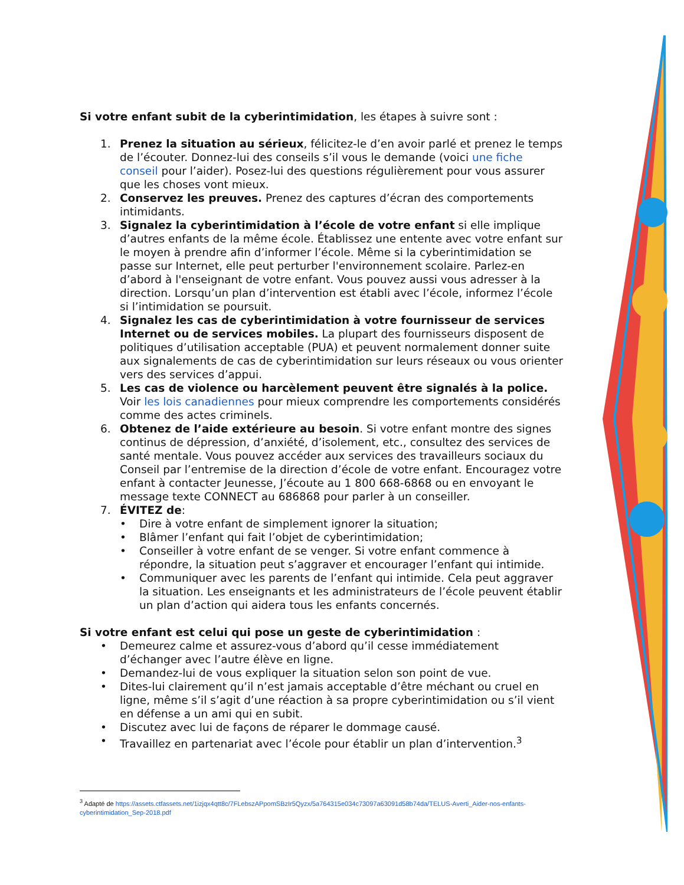Si votre enfant subit de la cyberintimidation, les étapes à suivre sont :
1. Prenez la situation au sérieux, félicitez-le d’en avoir parlé et prenez le temps de l’écouter. Donnez-lui des conseils s’il vous le demande (voici une fiche conseil pour l’aider). Posez-lui des questions régulièrement pour vous assurer que les choses vont mieux.
2. Conservez les preuves. Prenez des captures d’écran des comportements intimidants.
3. Signalez la cyberintimidation à l’école de votre enfant si elle implique d’autres enfants de la même école. Établissez une entente avec votre enfant sur le moyen à prendre afin d’informer l’école. Même si la cyberintimidation se passe sur Internet, elle peut perturber l'environnement scolaire. Parlez-en d’abord à l'enseignant de votre enfant. Vous pouvez aussi vous adresser à la direction. Lorsqu’un plan d’intervention est établi avec l’école, informez l’école si l’intimidation se poursuit.
4. Signalez les cas de cyberintimidation à votre fournisseur de services Internet ou de services mobiles. La plupart des fournisseurs disposent de politiques d’utilisation acceptable (PUA) et peuvent normalement donner suite aux signalements de cas de cyberintimidation sur leurs réseaux ou vous orienter vers des services d’appui.
5. Les cas de violence ou harcèlement peuvent être signalés à la police. Voir les lois canadiennes pour mieux comprendre les comportements considérés comme des actes criminels.
6. Obtenez de l’aide extérieure au besoin. Si votre enfant montre des signes continus de dépression, d’anxiété, d’isolement, etc., consultez des services de santé mentale. Vous pouvez accéder aux services des travailleurs sociaux du Conseil par l’entremise de la direction d’école de votre enfant. Encouragez votre enfant à contacter Jeunesse, J’écoute au 1 800 668-6868 ou en envoyant le message texte CONNECT au 686868 pour parler à un conseiller.
7. ÉVITEZ de:
• Dire à votre enfant de simplement ignorer la situation;
• Blâmer l’enfant qui fait l’objet de cyberintimidation;
• Conseiller à votre enfant de se venger. Si votre enfant commence à répondre, la situation peut s’aggraver et encourager l’enfant qui intimide.
• Communiquer avec les parents de l’enfant qui intimide. Cela peut aggraver la situation. Les enseignants et les administrateurs de l’école peuvent établir un plan d’action qui aidera tous les enfants concernés.
Si votre enfant est celui qui pose un geste de cyberintimidation :
• Demeurez calme et assurez-vous d’abord qu’il cesse immédiatement d’échanger avec l’autre élève en ligne.
• Demandez-lui de vous expliquer la situation selon son point de vue.
• Dites-lui clairement qu’il n’est jamais acceptable d’être méchant ou cruel en ligne, même s’il s’agit d’une réaction à sa propre cyberintimidation ou s’il vient en défense a un ami qui en subit.
• Discutez avec lui de façons de réparer le dommage causé.
• Travaillez en partenariat avec l’école pour établir un plan d’intervention.<sup>3</sup>
<sup>3</sup> Adapté de https://assets.ctfassets.net/1izjqx4qtt8c/7FLebszAPpomSBzIr5Qyzx/5a764315e034c73097a63091d58b74da/TELUS-Averti_Aider-nos-enfants-cyberintimidation_Sep-2018.pdf